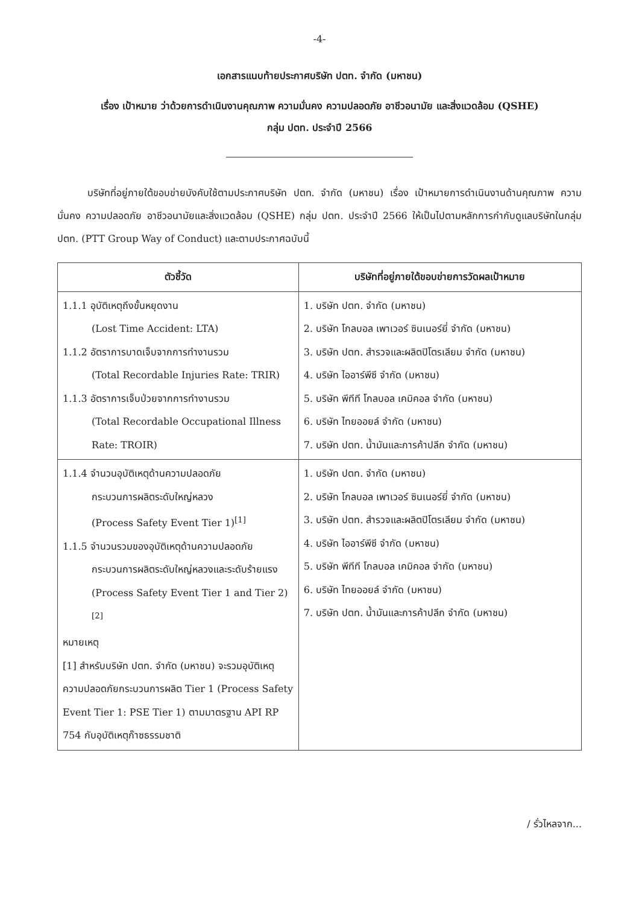-4-
เอกสารแนบท้ายประกาศบริษัท ปตท. จำกัด (มหาชน)
เรื่อง เป้าหมาย ว่าด้วยการดำเนินงานคุณภาพ ความมั่นคง ความปลอดภัย อาชีวอนามัย และสิ่งแวดล้อม (QSHE)
กลุ่ม ปตท. ประจำปี 2566
บริษัทที่อยู่ภายใต้ขอบข่ายบังคับใช้ตามประกาศบริษัท ปตท. จำกัด (มหาชน) เรื่อง เป้าหมายการดำเนินงานด้านคุณภาพ ความมั่นคง ความปลอดภัย อาชีวอนามัยและสิ่งแวดล้อม (QSHE) กลุ่ม ปตท. ประจำปี 2566 ให้เป็นไปตามหลักการกำกับดูแลบริษัทในกลุ่ม ปตท. (PTT Group Way of Conduct) และตามประกาศฉบับนี้
| ตัวชี้วัด | บริษัทที่อยู่ภายใต้ขอบข่ายการวัดผลเป้าหมาย |
| --- | --- |
| 1.1.1 อุบัติเหตุถึงขั้นหยุดงาน (Lost Time Accident: LTA) 1.1.2 อัตราการบาดเจ็บจากการทำงานรวม (Total Recordable Injuries Rate: TRIR) 1.1.3 อัตราการเจ็บป่วยจากการทำงานรวม (Total Recordable Occupational Illness Rate: TROIR) | 1. บริษัท ปตท. จำกัด (มหาชน) 2. บริษัท โกลบอล เพาเวอร์ ซินเนอร์ยี่ จำกัด (มหาชน) 3. บริษัท ปตท. สำรวจและผลิตปิโตรเลียม จำกัด (มหาชน) 4. บริษัท ไออาร์พีซี จำกัด (มหาชน) 5. บริษัท พีทีที โกลบอล เคมิคอล จำกัด (มหาชน) 6. บริษัท ไทยออยล์ จำกัด (มหาชน) 7. บริษัท ปตท. น้ำมันและการค้าปลีก จำกัด (มหาชน) |
| 1.1.4 จำนวนอุบัติเหตุด้านความปลอดภัย กระบวนการผลิตระดับใหญ่หลวง (Process Safety Event Tier 1)<sup>[1]</sup> 1.1.5 จำนวนรวมของอุบัติเหตุด้านความปลอดภัย กระบวนการผลิตระดับใหญ่หลวงและระดับร้ายแรง (Process Safety Event Tier 1 and Tier 2)<sup>[2]</sup> หมายเหตุ [1] สำหรับบริษัท ปตท. จำกัด (มหาชน) จะรวมอุบัติเหตุความปลอดภัยกระบวนการผลิต Tier 1 (Process Safety Event Tier 1: PSE Tier 1) ตามมาตรฐาน API RP 754 กับอุบัติเหตุก๊าซธรรมชาติ | 1. บริษัท ปตท. จำกัด (มหาชน) 2. บริษัท โกลบอล เพาเวอร์ ซินเนอร์ยี่ จำกัด (มหาชน) 3. บริษัท ปตท. สำรวจและผลิตปิโตรเลียม จำกัด (มหาชน) 4. บริษัท ไออาร์พีซี จำกัด (มหาชน) 5. บริษัท พีทีที โกลบอล เคมิคอล จำกัด (มหาชน) 6. บริษัท ไทยออยล์ จำกัด (มหาชน) 7. บริษัท ปตท. น้ำมันและการค้าปลีก จำกัด (มหาชน) |
/ รั่วไหลจาก...